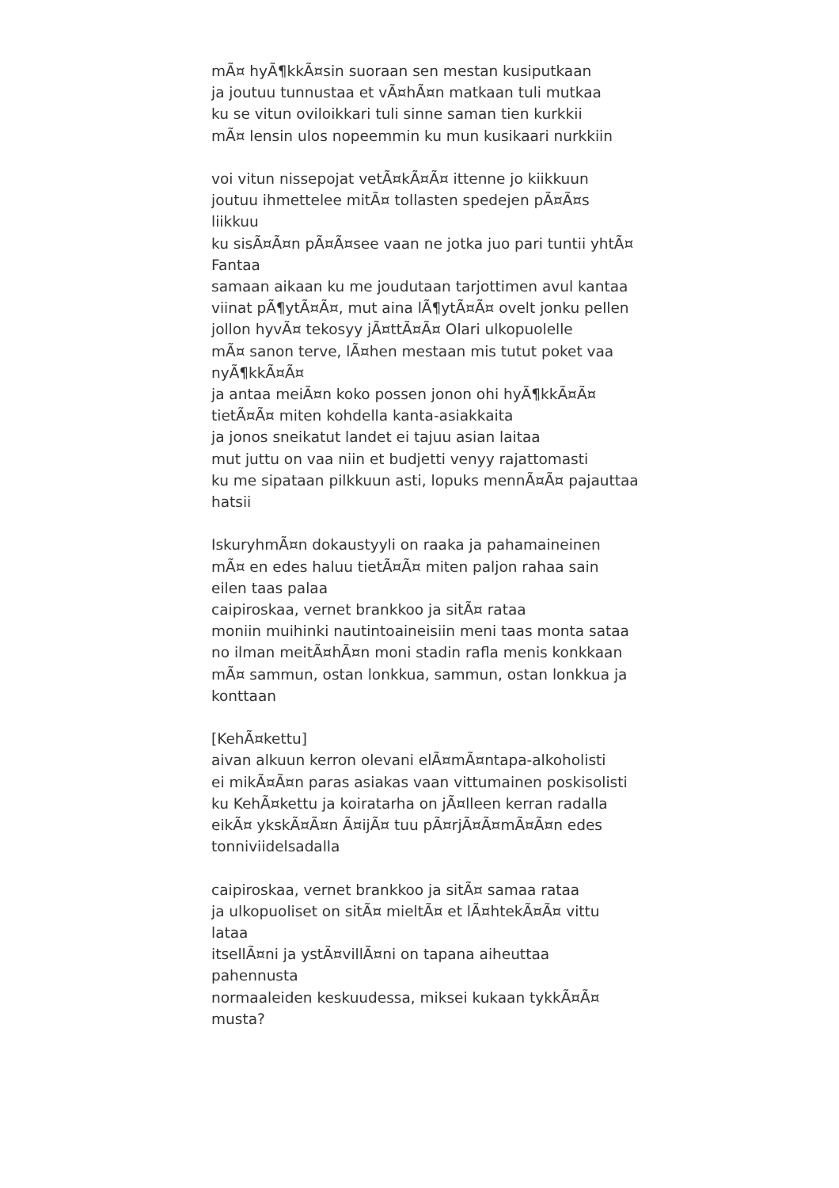mÃ¤ hyÃ¶kkÃ¤sin suoraan sen mestan kusiputkaan
ja joutuu tunnustaa et vÃ¤hÃ¤n matkaan tuli mutkaa
ku se vitun oviloikkari tuli sinne saman tien kurkkii
mÃ¤ lensin ulos nopeemmin ku mun kusikaari nurkkiin
voi vitun nissepojat vetÃ¤kÃ¤Ã¤ ittenne jo kiikkuun
joutuu ihmettelee mitÃ¤ tollasten spedejen pÃ¤Ã¤s liikkuu
ku sisÃ¤Ã¤n pÃ¤Ã¤see vaan ne jotka juo pari tuntii yhtÃ¤ Fantaa
samaan aikaan ku me joudutaan tarjottimen avul kantaa
viinat pÃ¶ytÃ¤Ã¤, mut aina lÃ¶ytÃ¤Ã¤ ovelt jonku pellen
jollon hyvÃ¤ tekosyy jÃ¤ttÃ¤Ã¤ Olari ulkopuolelle
mÃ¤ sanon terve, lÃ¤hen mestaan mis tutut poket vaa nyÃ¶kkÃ¤Ã¤
ja antaa meiÃ¤n koko possen jonon ohi hyÃ¶kkÃ¤Ã¤
tietÃ¤Ã¤ miten kohdella kanta-asiakkaita
ja jonos sneikatut landet ei tajuu asian laitaa
mut juttu on vaa niin et budjetti venyy rajattomasti
ku me sipataan pilkkuun asti, lopuks mennÃ¤Ã¤ pajauttaa hatsii
IskuryhmÃ¤n dokaustyyli on raaka ja pahamaineinen
mÃ¤ en edes haluu tietÃ¤Ã¤ miten paljon rahaa sain eilen taas palaa
caipiroskaa, vernet brankkoo ja sitÃ¤ rataa
moniin muihinki nautintoaineisiin meni taas monta sataa
no ilman meitÃ¤hÃ¤n moni stadin rafla menis konkkaan
mÃ¤ sammun, ostan lonkkua, sammun, ostan lonkkua ja konttaan
[KehÃ¤kettu]
aivan alkuun kerron olevani elÃ¤mÃ¤ntapa-alkoholisti
ei mikÃ¤Ã¤n paras asiakas vaan vittumainen poskisolisti
ku KehÃ¤kettu ja koiratarha on jÃ¤lleen kerran radalla
eikÃ¤ ykskÃ¤Ã¤n Ã¤ijÃ¤ tuu pÃ¤rjÃ¤Ã¤mÃ¤Ã¤n edes tonniviidelsadalla
caipiroskaa, vernet brankkoo ja sitÃ¤ samaa rataa
ja ulkopuoliset on sitÃ¤ mieltÃ¤ et lÃ¤htekÃ¤Ã¤ vittu lataa
itsellÃ¤ni ja ystÃ¤villÃ¤ni on tapana aiheuttaa pahennusta
normaaleiden keskuudessa, miksei kukaan tykkÃ¤Ã¤ musta?